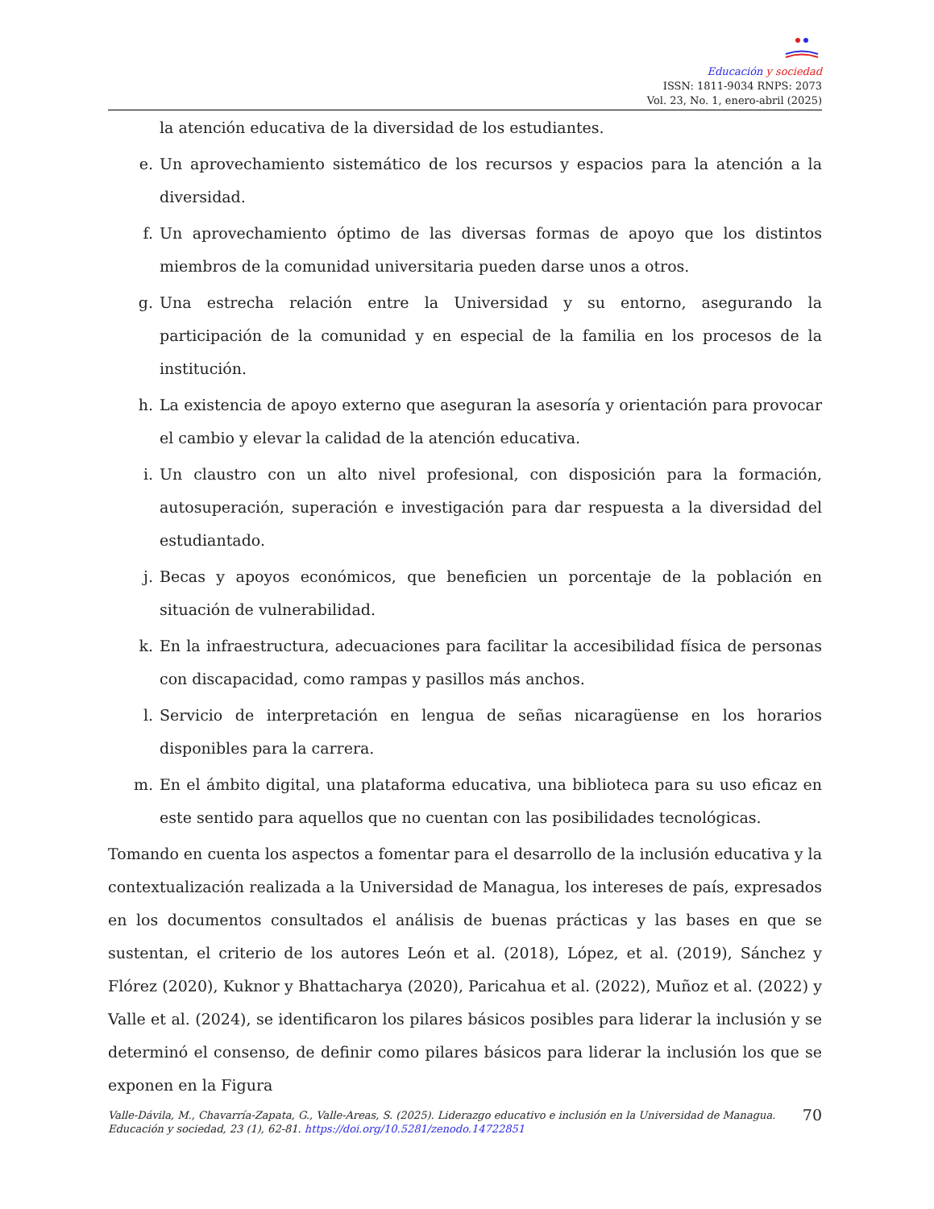Educación y sociedad
ISSN: 1811-9034 RNPS: 2073
Vol. 23, No. 1, enero-abril (2025)
la atención educativa de la diversidad de los estudiantes.
e. Un aprovechamiento sistemático de los recursos y espacios para la atención a la diversidad.
f. Un aprovechamiento óptimo de las diversas formas de apoyo que los distintos miembros de la comunidad universitaria pueden darse unos a otros.
g. Una estrecha relación entre la Universidad y su entorno, asegurando la participación de la comunidad y en especial de la familia en los procesos de la institución.
h. La existencia de apoyo externo que aseguran la asesoría y orientación para provocar el cambio y elevar la calidad de la atención educativa.
i. Un claustro con un alto nivel profesional, con disposición para la formación, autosuperación, superación e investigación para dar respuesta a la diversidad del estudiantado.
j. Becas y apoyos económicos, que beneficien un porcentaje de la población en situación de vulnerabilidad.
k. En la infraestructura, adecuaciones para facilitar la accesibilidad física de personas con discapacidad, como rampas y pasillos más anchos.
l. Servicio de interpretación en lengua de señas nicaragüense en los horarios disponibles para la carrera.
m. En el ámbito digital, una plataforma educativa, una biblioteca para su uso eficaz en este sentido para aquellos que no cuentan con las posibilidades tecnológicas.
Tomando en cuenta los aspectos a fomentar para el desarrollo de la inclusión educativa y la contextualización realizada a la Universidad de Managua, los intereses de país, expresados en los documentos consultados el análisis de buenas prácticas y las bases en que se sustentan, el criterio de los autores León et al. (2018), López, et al. (2019), Sánchez y Flórez (2020), Kuknor y Bhattacharya (2020), Paricahua et al. (2022), Muñoz et al. (2022) y Valle et al. (2024), se identificaron los pilares básicos posibles para liderar la inclusión y se determinó el consenso, de definir como pilares básicos para liderar la inclusión los que se exponen en la Figura
Valle-Dávila, M., Chavarría-Zapata, G., Valle-Areas, S. (2025). Liderazgo educativo e inclusión en la Universidad de Managua. Educación y sociedad, 23 (1), 62-81. https://doi.org/10.5281/zenodo.14722851
70